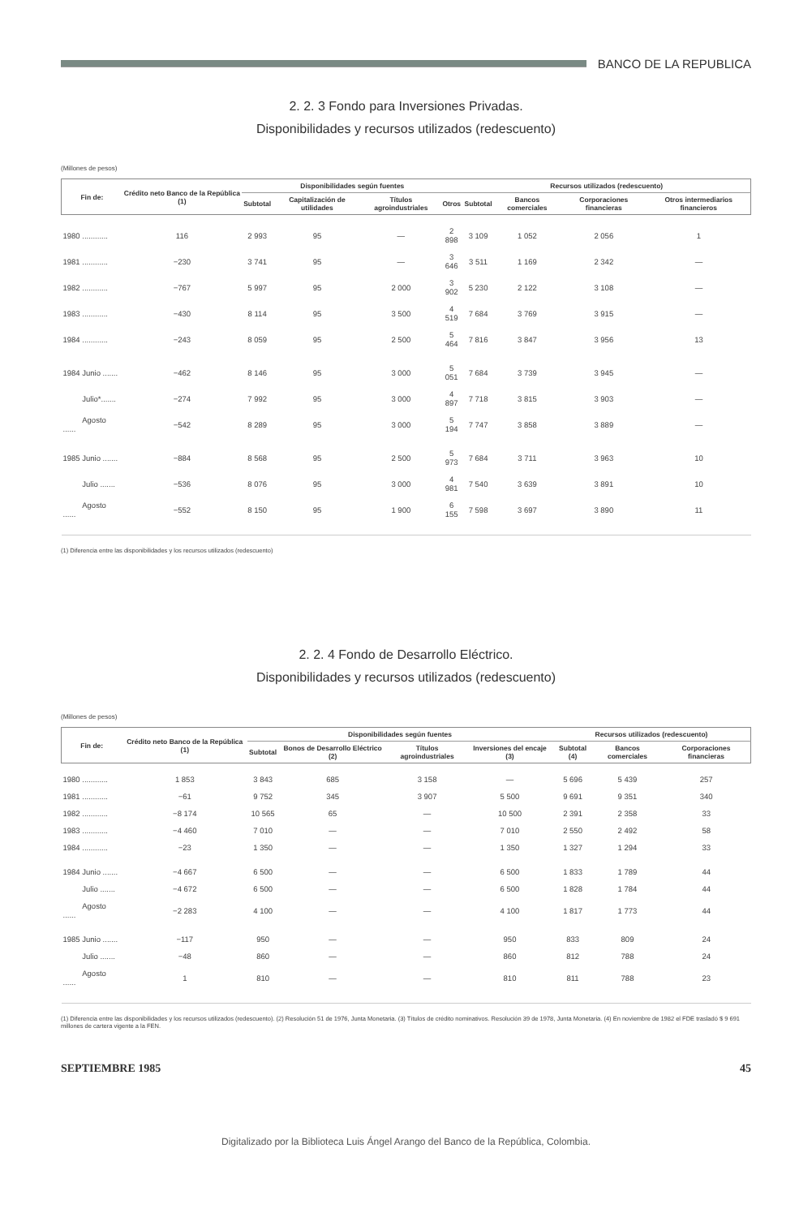BANCO DE LA REPUBLICA
2. 2. 3 Fondo para Inversiones Privadas.
Disponibilidades y recursos utilizados (redescuento)
(Millones de pesos)
| Fin de: | Crédito neto Banco de la República (1) | Disponibilidades según fuentes | | | | Recursos utilizados (redescuento) | | | |
| --- | --- | --- | --- | --- | --- | --- | --- | --- | --- |
| | | Subtotal | Capitalización de utilidades | Títulos agroindustriales | Otros | Subtotal | Bancos comerciales | Corporaciones financieras | Otros intermediarios financieros |
| 1980 ............ | 116 | 2 993 | 95 | — | 2 898 | 3 109 | 1 052 | 2 056 | 1 |
| 1981 ............ | −230 | 3 741 | 95 | — | 3 646 | 3 511 | 1 169 | 2 342 | — |
| 1982 ............ | −767 | 5 997 | 95 | 2 000 | 3 902 | 5 230 | 2 122 | 3 108 | — |
| 1983 ............ | −430 | 8 114 | 95 | 3 500 | 4 519 | 7 684 | 3 769 | 3 915 | — |
| 1984 ............ | −243 | 8 059 | 95 | 2 500 | 5 464 | 7 816 | 3 847 | 3 956 | 13 |
| 1984 Junio ....... | −462 | 8 146 | 95 | 3 000 | 5 051 | 7 684 | 3 739 | 3 945 | — |
| Julio*....... | −274 | 7 992 | 95 | 3 000 | 4 897 | 7 718 | 3 815 | 3 903 | — |
| Agosto ...... | −542 | 8 289 | 95 | 3 000 | 5 194 | 7 747 | 3 858 | 3 889 | — |
| 1985 Junio ....... | −884 | 8 568 | 95 | 2 500 | 5 973 | 7 684 | 3 711 | 3 963 | 10 |
| Julio ....... | −536 | 8 076 | 95 | 3 000 | 4 981 | 7 540 | 3 639 | 3 891 | 10 |
| Agosto ...... | −552 | 8 150 | 95 | 1 900 | 6 155 | 7 598 | 3 697 | 3 890 | 11 |
(1) Diferencia entre las disponibilidades y los recursos utilizados (redescuento)
2. 2. 4 Fondo de Desarrollo Eléctrico.
Disponibilidades y recursos utilizados (redescuento)
(Millones de pesos)
| Fin de: | Crédito neto Banco de la República (1) | Disponibilidades según fuentes | | | | Recursos utilizados (redescuento) | | |
| --- | --- | --- | --- | --- | --- | --- | --- | --- |
| | | Subtotal | Bonos de Desarrollo Eléctrico (2) | Títulos agroindustriales | Inversiones del encaje (3) | Subtotal (4) | Bancos comerciales | Corporaciones financieras |
| 1980 ............ | 1 853 | 3 843 | 685 | 3 158 | — | 5 696 | 5 439 | 257 |
| 1981 ............ | −61 | 9 752 | 345 | 3 907 | 5 500 | 9 691 | 9 351 | 340 |
| 1982 ............ | −8 174 | 10 565 | 65 | — | 10 500 | 2 391 | 2 358 | 33 |
| 1983 ............ | −4 460 | 7 010 | — | — | 7 010 | 2 550 | 2 492 | 58 |
| 1984 ............ | −23 | 1 350 | — | — | 1 350 | 1 327 | 1 294 | 33 |
| 1984 Junio ....... | −4 667 | 6 500 | — | — | 6 500 | 1 833 | 1 789 | 44 |
| Julio ....... | −4 672 | 6 500 | — | — | 6 500 | 1 828 | 1 784 | 44 |
| Agosto ...... | −2 283 | 4 100 | — | — | 4 100 | 1 817 | 1 773 | 44 |
| 1985 Junio ....... | −117 | 950 | — | — | 950 | 833 | 809 | 24 |
| Julio ....... | −48 | 860 | — | — | 860 | 812 | 788 | 24 |
| Agosto ...... | 1 | 810 | — | — | 810 | 811 | 788 | 23 |
(1) Diferencia entre las disponibilidades y los recursos utilizados (redescuento). (2) Resolución 51 de 1976, Junta Monetaria. (3) Títulos de crédito nominativos. Resolución 39 de 1978, Junta Monetaria. (4) En noviembre de 1982 el FDE trasladó $ 9 691 millones de cartera vigente a la FEN.
SEPTIEMBRE 1985 45
Digitalizado por la Biblioteca Luis Ángel Arango del Banco de la República, Colombia.